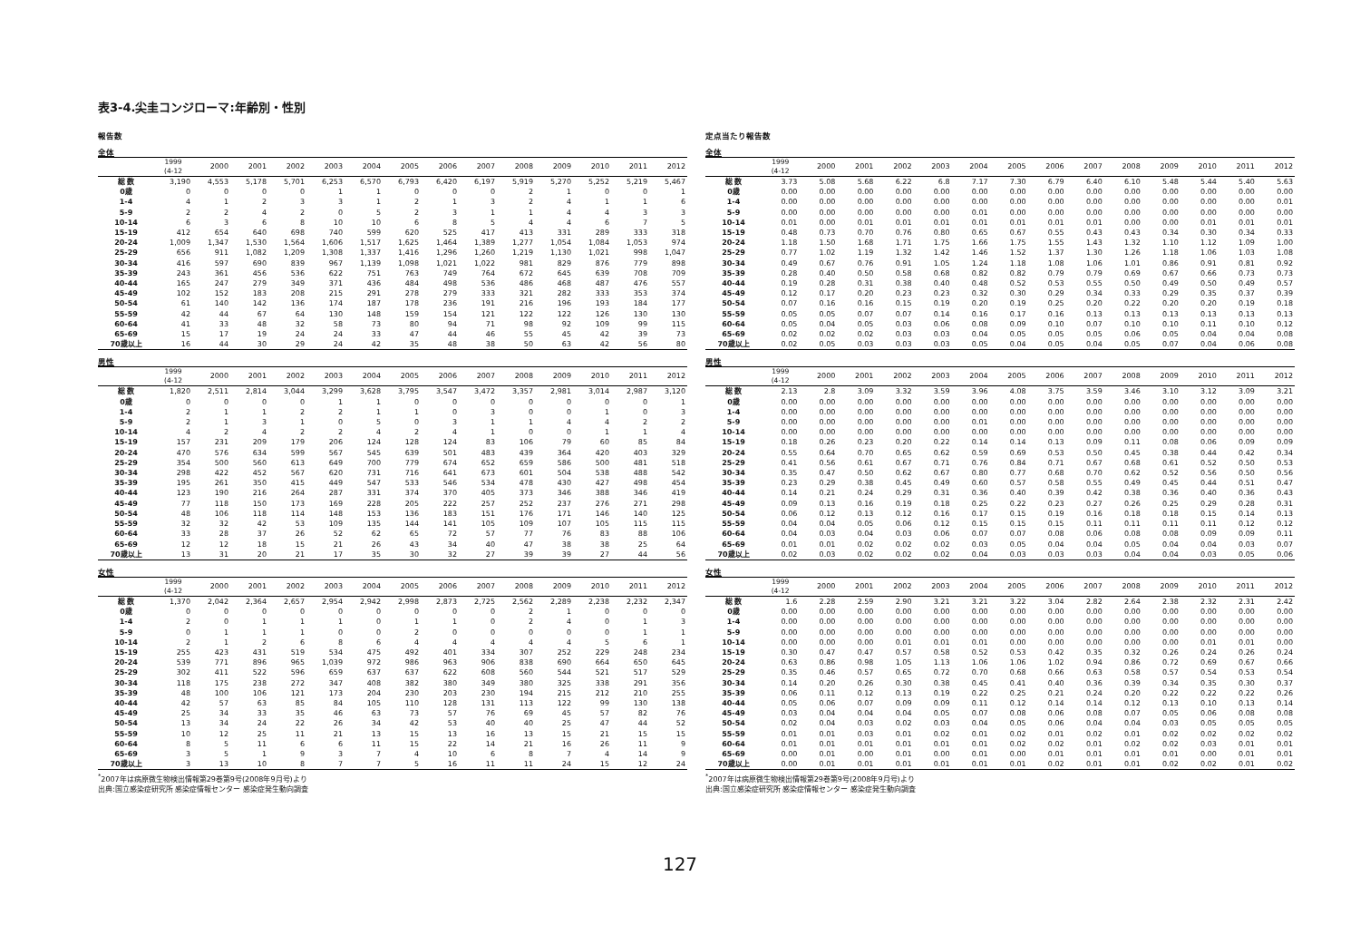表3-4.尖圭コンジローマ:年齢別・性別
報告数
全体
| | 1999 (4-12 | 2000 | 2001 | 2002 | 2003 | 2004 | 2005 | 2006 | 2007 | 2008 | 2009 | 2010 | 2011 | 2012 |
| --- | --- | --- | --- | --- | --- | --- | --- | --- | --- | --- | --- | --- | --- | --- |
| 総 数 | 3,190 | 4,553 | 5,178 | 5,701 | 6,253 | 6,570 | 6,793 | 6,420 | 6,197 | 5,919 | 5,270 | 5,252 | 5,219 | 5,467 |
| 0歳 | 0 | 0 | 0 | 0 | 1 | 1 | 0 | 0 | 0 | 2 | 1 | 0 | 0 | 1 |
| 1-4 | 4 | 1 | 2 | 3 | 3 | 1 | 2 | 1 | 3 | 2 | 4 | 1 | 1 | 6 |
| 5-9 | 2 | 2 | 4 | 2 | 0 | 5 | 2 | 3 | 1 | 1 | 4 | 4 | 3 | 3 |
| 10-14 | 6 | 3 | 6 | 8 | 10 | 10 | 6 | 8 | 5 | 4 | 4 | 6 | 7 | 5 |
| 15-19 | 412 | 654 | 640 | 698 | 740 | 599 | 620 | 525 | 417 | 413 | 331 | 289 | 333 | 318 |
| 20-24 | 1,009 | 1,347 | 1,530 | 1,564 | 1,606 | 1,517 | 1,625 | 1,464 | 1,389 | 1,277 | 1,054 | 1,084 | 1,053 | 974 |
| 25-29 | 656 | 911 | 1,082 | 1,209 | 1,308 | 1,337 | 1,416 | 1,296 | 1,260 | 1,219 | 1,130 | 1,021 | 998 | 1,047 |
| 30-34 | 416 | 597 | 690 | 839 | 967 | 1,139 | 1,098 | 1,021 | 1,022 | 981 | 829 | 876 | 779 | 898 |
| 35-39 | 243 | 361 | 456 | 536 | 622 | 751 | 763 | 749 | 764 | 672 | 645 | 639 | 708 | 709 |
| 40-44 | 165 | 247 | 279 | 349 | 371 | 436 | 484 | 498 | 536 | 486 | 468 | 487 | 476 | 557 |
| 45-49 | 102 | 152 | 183 | 208 | 215 | 291 | 278 | 279 | 333 | 321 | 282 | 333 | 353 | 374 |
| 50-54 | 61 | 140 | 142 | 136 | 174 | 187 | 178 | 236 | 191 | 216 | 196 | 193 | 184 | 177 |
| 55-59 | 42 | 44 | 67 | 64 | 130 | 148 | 159 | 154 | 121 | 122 | 122 | 126 | 130 | 130 |
| 60-64 | 41 | 33 | 48 | 32 | 58 | 73 | 80 | 94 | 71 | 98 | 92 | 109 | 99 | 115 |
| 65-69 | 15 | 17 | 19 | 24 | 24 | 33 | 47 | 44 | 46 | 55 | 45 | 42 | 39 | 73 |
| 70歳以上 | 16 | 44 | 30 | 29 | 24 | 42 | 35 | 48 | 38 | 50 | 63 | 42 | 56 | 80 |
男性
| | 1999 (4-12 | 2000 | 2001 | 2002 | 2003 | 2004 | 2005 | 2006 | 2007 | 2008 | 2009 | 2010 | 2011 | 2012 |
| --- | --- | --- | --- | --- | --- | --- | --- | --- | --- | --- | --- | --- | --- | --- |
| 総 数 | 1,820 | 2,511 | 2,814 | 3,044 | 3,299 | 3,628 | 3,795 | 3,547 | 3,472 | 3,357 | 2,981 | 3,014 | 2,987 | 3,120 |
| 0歳 | 0 | 0 | 0 | 0 | 1 | 1 | 0 | 0 | 0 | 0 | 0 | 0 | 0 | 1 |
| 1-4 | 2 | 1 | 1 | 2 | 2 | 1 | 1 | 0 | 3 | 0 | 0 | 1 | 0 | 3 |
| 5-9 | 2 | 1 | 3 | 1 | 0 | 5 | 0 | 3 | 1 | 1 | 4 | 4 | 2 | 2 |
| 10-14 | 4 | 2 | 4 | 2 | 2 | 4 | 2 | 4 | 1 | 0 | 0 | 1 | 1 | 4 |
| 15-19 | 157 | 231 | 209 | 179 | 206 | 124 | 128 | 124 | 83 | 106 | 79 | 60 | 85 | 84 |
| 20-24 | 470 | 576 | 634 | 599 | 567 | 545 | 639 | 501 | 483 | 439 | 364 | 420 | 403 | 329 |
| 25-29 | 354 | 500 | 560 | 613 | 649 | 700 | 779 | 674 | 652 | 659 | 586 | 500 | 481 | 518 |
| 30-34 | 298 | 422 | 452 | 567 | 620 | 731 | 716 | 641 | 673 | 601 | 504 | 538 | 488 | 542 |
| 35-39 | 195 | 261 | 350 | 415 | 449 | 547 | 533 | 546 | 534 | 478 | 430 | 427 | 498 | 454 |
| 40-44 | 123 | 190 | 216 | 264 | 287 | 331 | 374 | 370 | 405 | 373 | 346 | 388 | 346 | 419 |
| 45-49 | 77 | 118 | 150 | 173 | 169 | 228 | 205 | 222 | 257 | 252 | 237 | 276 | 271 | 298 |
| 50-54 | 48 | 106 | 118 | 114 | 148 | 153 | 136 | 183 | 151 | 176 | 171 | 146 | 140 | 125 |
| 55-59 | 32 | 32 | 42 | 53 | 109 | 135 | 144 | 141 | 105 | 109 | 107 | 105 | 115 | 115 |
| 60-64 | 33 | 28 | 37 | 26 | 52 | 62 | 65 | 72 | 57 | 77 | 76 | 83 | 88 | 106 |
| 65-69 | 12 | 12 | 18 | 15 | 21 | 26 | 43 | 34 | 40 | 47 | 38 | 38 | 25 | 64 |
| 70歳以上 | 13 | 31 | 20 | 21 | 17 | 35 | 30 | 32 | 27 | 39 | 39 | 27 | 44 | 56 |
女性
| | 1999 (4-12 | 2000 | 2001 | 2002 | 2003 | 2004 | 2005 | 2006 | 2007 | 2008 | 2009 | 2010 | 2011 | 2012 |
| --- | --- | --- | --- | --- | --- | --- | --- | --- | --- | --- | --- | --- | --- | --- |
| 総 数 | 1,370 | 2,042 | 2,364 | 2,657 | 2,954 | 2,942 | 2,998 | 2,873 | 2,725 | 2,562 | 2,289 | 2,238 | 2,232 | 2,347 |
| 0歳 | 0 | 0 | 0 | 0 | 0 | 0 | 0 | 0 | 0 | 2 | 1 | 0 | 0 | 0 |
| 1-4 | 2 | 0 | 1 | 1 | 1 | 0 | 1 | 1 | 0 | 2 | 4 | 0 | 1 | 3 |
| 5-9 | 0 | 1 | 1 | 1 | 0 | 0 | 2 | 0 | 0 | 0 | 0 | 0 | 1 | 1 |
| 10-14 | 2 | 1 | 2 | 6 | 8 | 6 | 4 | 4 | 4 | 4 | 4 | 5 | 6 | 1 |
| 15-19 | 255 | 423 | 431 | 519 | 534 | 475 | 492 | 401 | 334 | 307 | 252 | 229 | 248 | 234 |
| 20-24 | 539 | 771 | 896 | 965 | 1,039 | 972 | 986 | 963 | 906 | 838 | 690 | 664 | 650 | 645 |
| 25-29 | 302 | 411 | 522 | 596 | 659 | 637 | 637 | 622 | 608 | 560 | 544 | 521 | 517 | 529 |
| 30-34 | 118 | 175 | 238 | 272 | 347 | 408 | 382 | 380 | 349 | 380 | 325 | 338 | 291 | 356 |
| 35-39 | 48 | 100 | 106 | 121 | 173 | 204 | 230 | 203 | 230 | 194 | 215 | 212 | 210 | 255 |
| 40-44 | 42 | 57 | 63 | 85 | 84 | 105 | 110 | 128 | 131 | 113 | 122 | 99 | 130 | 138 |
| 45-49 | 25 | 34 | 33 | 35 | 46 | 63 | 73 | 57 | 76 | 69 | 45 | 57 | 82 | 76 |
| 50-54 | 13 | 34 | 24 | 22 | 26 | 34 | 42 | 53 | 40 | 40 | 25 | 47 | 44 | 52 |
| 55-59 | 10 | 12 | 25 | 11 | 21 | 13 | 15 | 13 | 16 | 13 | 15 | 21 | 15 | 15 |
| 60-64 | 8 | 5 | 11 | 6 | 6 | 11 | 15 | 22 | 14 | 21 | 16 | 26 | 11 | 9 |
| 65-69 | 3 | 5 | 1 | 9 | 3 | 7 | 4 | 10 | 6 | 8 | 7 | 4 | 14 | 9 |
| 70歳以上 | 3 | 13 | 10 | 8 | 7 | 7 | 5 | 16 | 11 | 11 | 24 | 15 | 12 | 24 |
<sup>*</sup> 2007年は病原微生物検出情報第29巻第9号(2008年9月号)より
出典:国立感染症研究所 感染症情報センター 感染症発生動向調査
定点当たり報告数
全体
| | 1999 (4-12 | 2000 | 2001 | 2002 | 2003 | 2004 | 2005 | 2006 | 2007 | 2008 | 2009 | 2010 | 2011 | 2012 |
| --- | --- | --- | --- | --- | --- | --- | --- | --- | --- | --- | --- | --- | --- | --- |
| 総 数 | 3.73 | 5.08 | 5.68 | 6.22 | 6.8 | 7.17 | 7.30 | 6.79 | 6.40 | 6.10 | 5.48 | 5.44 | 5.40 | 5.63 |
| 0歳 | 0.00 | 0.00 | 0.00 | 0.00 | 0.00 | 0.00 | 0.00 | 0.00 | 0.00 | 0.00 | 0.00 | 0.00 | 0.00 | 0.00 |
| 1-4 | 0.00 | 0.00 | 0.00 | 0.00 | 0.00 | 0.00 | 0.00 | 0.00 | 0.00 | 0.00 | 0.00 | 0.00 | 0.00 | 0.01 |
| 5-9 | 0.00 | 0.00 | 0.00 | 0.00 | 0.00 | 0.01 | 0.00 | 0.00 | 0.00 | 0.00 | 0.00 | 0.00 | 0.00 | 0.00 |
| 10-14 | 0.01 | 0.00 | 0.01 | 0.01 | 0.01 | 0.01 | 0.01 | 0.01 | 0.01 | 0.00 | 0.00 | 0.01 | 0.01 | 0.01 |
| 15-19 | 0.48 | 0.73 | 0.70 | 0.76 | 0.80 | 0.65 | 0.67 | 0.55 | 0.43 | 0.43 | 0.34 | 0.30 | 0.34 | 0.33 |
| 20-24 | 1.18 | 1.50 | 1.68 | 1.71 | 1.75 | 1.66 | 1.75 | 1.55 | 1.43 | 1.32 | 1.10 | 1.12 | 1.09 | 1.00 |
| 25-29 | 0.77 | 1.02 | 1.19 | 1.32 | 1.42 | 1.46 | 1.52 | 1.37 | 1.30 | 1.26 | 1.18 | 1.06 | 1.03 | 1.08 |
| 30-34 | 0.49 | 0.67 | 0.76 | 0.91 | 1.05 | 1.24 | 1.18 | 1.08 | 1.06 | 1.01 | 0.86 | 0.91 | 0.81 | 0.92 |
| 35-39 | 0.28 | 0.40 | 0.50 | 0.58 | 0.68 | 0.82 | 0.82 | 0.79 | 0.79 | 0.69 | 0.67 | 0.66 | 0.73 | 0.73 |
| 40-44 | 0.19 | 0.28 | 0.31 | 0.38 | 0.40 | 0.48 | 0.52 | 0.53 | 0.55 | 0.50 | 0.49 | 0.50 | 0.49 | 0.57 |
| 45-49 | 0.12 | 0.17 | 0.20 | 0.23 | 0.23 | 0.32 | 0.30 | 0.29 | 0.34 | 0.33 | 0.29 | 0.35 | 0.37 | 0.39 |
| 50-54 | 0.07 | 0.16 | 0.16 | 0.15 | 0.19 | 0.20 | 0.19 | 0.25 | 0.20 | 0.22 | 0.20 | 0.20 | 0.19 | 0.18 |
| 55-59 | 0.05 | 0.05 | 0.07 | 0.07 | 0.14 | 0.16 | 0.17 | 0.16 | 0.13 | 0.13 | 0.13 | 0.13 | 0.13 | 0.13 |
| 60-64 | 0.05 | 0.04 | 0.05 | 0.03 | 0.06 | 0.08 | 0.09 | 0.10 | 0.07 | 0.10 | 0.10 | 0.11 | 0.10 | 0.12 |
| 65-69 | 0.02 | 0.02 | 0.02 | 0.03 | 0.03 | 0.04 | 0.05 | 0.05 | 0.05 | 0.06 | 0.05 | 0.04 | 0.04 | 0.08 |
| 70歳以上 | 0.02 | 0.05 | 0.03 | 0.03 | 0.03 | 0.05 | 0.04 | 0.05 | 0.04 | 0.05 | 0.07 | 0.04 | 0.06 | 0.08 |
男性
| | 1999 (4-12 | 2000 | 2001 | 2002 | 2003 | 2004 | 2005 | 2006 | 2007 | 2008 | 2009 | 2010 | 2011 | 2012 |
| --- | --- | --- | --- | --- | --- | --- | --- | --- | --- | --- | --- | --- | --- | --- |
| 総 数 | 2.13 | 2.8 | 3.09 | 3.32 | 3.59 | 3.96 | 4.08 | 3.75 | 3.59 | 3.46 | 3.10 | 3.12 | 3.09 | 3.21 |
| 0歳 | 0.00 | 0.00 | 0.00 | 0.00 | 0.00 | 0.00 | 0.00 | 0.00 | 0.00 | 0.00 | 0.00 | 0.00 | 0.00 | 0.00 |
| 1-4 | 0.00 | 0.00 | 0.00 | 0.00 | 0.00 | 0.00 | 0.00 | 0.00 | 0.00 | 0.00 | 0.00 | 0.00 | 0.00 | 0.00 |
| 5-9 | 0.00 | 0.00 | 0.00 | 0.00 | 0.00 | 0.01 | 0.00 | 0.00 | 0.00 | 0.00 | 0.00 | 0.00 | 0.00 | 0.00 |
| 10-14 | 0.00 | 0.00 | 0.00 | 0.00 | 0.00 | 0.00 | 0.00 | 0.00 | 0.00 | 0.00 | 0.00 | 0.00 | 0.00 | 0.00 |
| 15-19 | 0.18 | 0.26 | 0.23 | 0.20 | 0.22 | 0.14 | 0.14 | 0.13 | 0.09 | 0.11 | 0.08 | 0.06 | 0.09 | 0.09 |
| 20-24 | 0.55 | 0.64 | 0.70 | 0.65 | 0.62 | 0.59 | 0.69 | 0.53 | 0.50 | 0.45 | 0.38 | 0.44 | 0.42 | 0.34 |
| 25-29 | 0.41 | 0.56 | 0.61 | 0.67 | 0.71 | 0.76 | 0.84 | 0.71 | 0.67 | 0.68 | 0.61 | 0.52 | 0.50 | 0.53 |
| 30-34 | 0.35 | 0.47 | 0.50 | 0.62 | 0.67 | 0.80 | 0.77 | 0.68 | 0.70 | 0.62 | 0.52 | 0.56 | 0.50 | 0.56 |
| 35-39 | 0.23 | 0.29 | 0.38 | 0.45 | 0.49 | 0.60 | 0.57 | 0.58 | 0.55 | 0.49 | 0.45 | 0.44 | 0.51 | 0.47 |
| 40-44 | 0.14 | 0.21 | 0.24 | 0.29 | 0.31 | 0.36 | 0.40 | 0.39 | 0.42 | 0.38 | 0.36 | 0.40 | 0.36 | 0.43 |
| 45-49 | 0.09 | 0.13 | 0.16 | 0.19 | 0.18 | 0.25 | 0.22 | 0.23 | 0.27 | 0.26 | 0.25 | 0.29 | 0.28 | 0.31 |
| 50-54 | 0.06 | 0.12 | 0.13 | 0.12 | 0.16 | 0.17 | 0.15 | 0.19 | 0.16 | 0.18 | 0.18 | 0.15 | 0.14 | 0.13 |
| 55-59 | 0.04 | 0.04 | 0.05 | 0.06 | 0.12 | 0.15 | 0.15 | 0.15 | 0.11 | 0.11 | 0.11 | 0.11 | 0.12 | 0.12 |
| 60-64 | 0.04 | 0.03 | 0.04 | 0.03 | 0.06 | 0.07 | 0.07 | 0.08 | 0.06 | 0.08 | 0.08 | 0.09 | 0.09 | 0.11 |
| 65-69 | 0.01 | 0.01 | 0.02 | 0.02 | 0.02 | 0.03 | 0.05 | 0.04 | 0.04 | 0.05 | 0.04 | 0.04 | 0.03 | 0.07 |
| 70歳以上 | 0.02 | 0.03 | 0.02 | 0.02 | 0.02 | 0.04 | 0.03 | 0.03 | 0.03 | 0.04 | 0.04 | 0.03 | 0.05 | 0.06 |
女性
| | 1999 (4-12 | 2000 | 2001 | 2002 | 2003 | 2004 | 2005 | 2006 | 2007 | 2008 | 2009 | 2010 | 2011 | 2012 |
| --- | --- | --- | --- | --- | --- | --- | --- | --- | --- | --- | --- | --- | --- | --- |
| 総 数 | 1.6 | 2.28 | 2.59 | 2.90 | 3.21 | 3.21 | 3.22 | 3.04 | 2.82 | 2.64 | 2.38 | 2.32 | 2.31 | 2.42 |
| 0歳 | 0.00 | 0.00 | 0.00 | 0.00 | 0.00 | 0.00 | 0.00 | 0.00 | 0.00 | 0.00 | 0.00 | 0.00 | 0.00 | 0.00 |
| 1-4 | 0.00 | 0.00 | 0.00 | 0.00 | 0.00 | 0.00 | 0.00 | 0.00 | 0.00 | 0.00 | 0.00 | 0.00 | 0.00 | 0.00 |
| 5-9 | 0.00 | 0.00 | 0.00 | 0.00 | 0.00 | 0.00 | 0.00 | 0.00 | 0.00 | 0.00 | 0.00 | 0.00 | 0.00 | 0.00 |
| 10-14 | 0.00 | 0.00 | 0.00 | 0.01 | 0.01 | 0.01 | 0.00 | 0.00 | 0.00 | 0.00 | 0.00 | 0.01 | 0.01 | 0.00 |
| 15-19 | 0.30 | 0.47 | 0.47 | 0.57 | 0.58 | 0.52 | 0.53 | 0.42 | 0.35 | 0.32 | 0.26 | 0.24 | 0.26 | 0.24 |
| 20-24 | 0.63 | 0.86 | 0.98 | 1.05 | 1.13 | 1.06 | 1.06 | 1.02 | 0.94 | 0.86 | 0.72 | 0.69 | 0.67 | 0.66 |
| 25-29 | 0.35 | 0.46 | 0.57 | 0.65 | 0.72 | 0.70 | 0.68 | 0.66 | 0.63 | 0.58 | 0.57 | 0.54 | 0.53 | 0.54 |
| 30-34 | 0.14 | 0.20 | 0.26 | 0.30 | 0.38 | 0.45 | 0.41 | 0.40 | 0.36 | 0.39 | 0.34 | 0.35 | 0.30 | 0.37 |
| 35-39 | 0.06 | 0.11 | 0.12 | 0.13 | 0.19 | 0.22 | 0.25 | 0.21 | 0.24 | 0.20 | 0.22 | 0.22 | 0.22 | 0.26 |
| 40-44 | 0.05 | 0.06 | 0.07 | 0.09 | 0.09 | 0.11 | 0.12 | 0.14 | 0.14 | 0.12 | 0.13 | 0.10 | 0.13 | 0.14 |
| 45-49 | 0.03 | 0.04 | 0.04 | 0.04 | 0.05 | 0.07 | 0.08 | 0.06 | 0.08 | 0.07 | 0.05 | 0.06 | 0.08 | 0.08 |
| 50-54 | 0.02 | 0.04 | 0.03 | 0.02 | 0.03 | 0.04 | 0.05 | 0.06 | 0.04 | 0.04 | 0.03 | 0.05 | 0.05 | 0.05 |
| 55-59 | 0.01 | 0.01 | 0.03 | 0.01 | 0.02 | 0.01 | 0.02 | 0.01 | 0.02 | 0.01 | 0.02 | 0.02 | 0.02 | 0.02 |
| 60-64 | 0.01 | 0.01 | 0.01 | 0.01 | 0.01 | 0.01 | 0.02 | 0.02 | 0.01 | 0.02 | 0.02 | 0.03 | 0.01 | 0.01 |
| 65-69 | 0.00 | 0.01 | 0.00 | 0.01 | 0.00 | 0.01 | 0.00 | 0.01 | 0.01 | 0.01 | 0.01 | 0.00 | 0.01 | 0.01 |
| 70歳以上 | 0.00 | 0.01 | 0.01 | 0.01 | 0.01 | 0.01 | 0.01 | 0.02 | 0.01 | 0.01 | 0.02 | 0.02 | 0.01 | 0.02 |
<sup>*</sup> 2007年は病原微生物検出情報第29巻第9号(2008年9月号)より
出典:国立感染症研究所 感染症情報センター 感染症発生動向調査
127